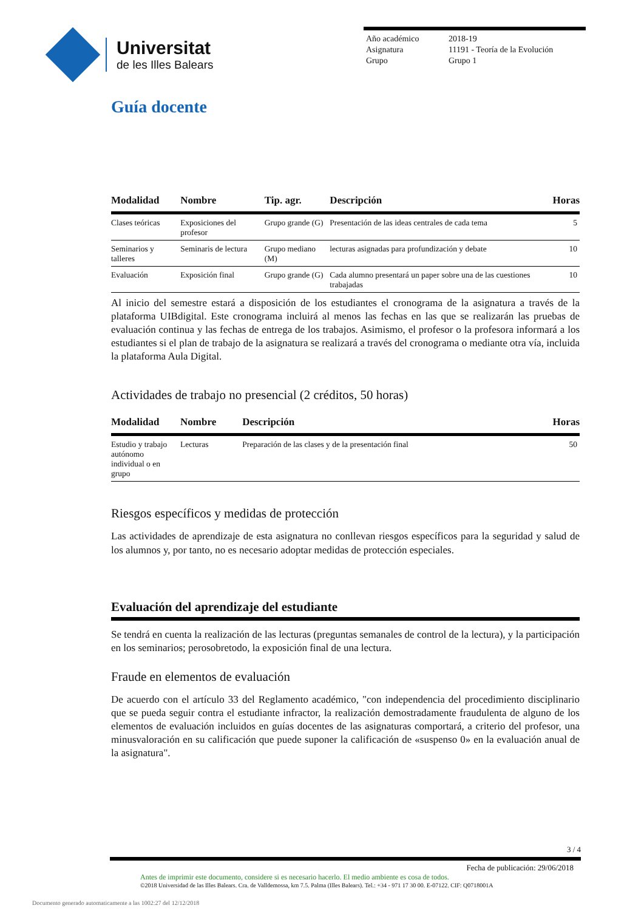Universitat
de les Illes Balears
Año académico 2018-19
Asignatura 11191 - Teoría de la Evolución
Grupo Grupo 1
Guía docente
| Modalidad | Nombre | Tip. agr. | Descripción | Horas |
| --- | --- | --- | --- | --- |
| Clases teóricas | Exposiciones del profesor | Grupo grande (G) | Presentación de las ideas centrales de cada tema | 5 |
| Seminarios y talleres | Seminaris de lectura | Grupo mediano (M) | lecturas asignadas para profundización y debate | 10 |
| Evaluación | Exposición final | Grupo grande (G) | Cada alumno presentará un paper sobre una de las cuestiones trabajadas | 10 |
Al inicio del semestre estará a disposición de los estudiantes el cronograma de la asignatura a través de la plataforma UIBdigital. Este cronograma incluirá al menos las fechas en las que se realizarán las pruebas de evaluación continua y las fechas de entrega de los trabajos. Asimismo, el profesor o la profesora informará a los estudiantes si el plan de trabajo de la asignatura se realizará a través del cronograma o mediante otra vía, incluida la plataforma Aula Digital.
Actividades de trabajo no presencial (2 créditos, 50 horas)
| Modalidad | Nombre | Descripción | Horas |
| --- | --- | --- | --- |
| Estudio y trabajo autónomo individual o en grupo | Lecturas | Preparación de las clases y de la presentación final | 50 |
Riesgos específicos y medidas de protección
Las actividades de aprendizaje de esta asignatura no conllevan riesgos específicos para la seguridad y salud de los alumnos y, por tanto, no es necesario adoptar medidas de protección especiales.
Evaluación del aprendizaje del estudiante
Se tendrá en cuenta la realización de las lecturas (preguntas semanales de control de la lectura), y la participación en los seminarios; perosobretodo, la exposición final de una lectura.
Fraude en elementos de evaluación
De acuerdo con el artículo 33 del Reglamento académico, "con independencia del procedimiento disciplinario que se pueda seguir contra el estudiante infractor, la realización demostradamente fraudulenta de alguno de los elementos de evaluación incluidos en guías docentes de las asignaturas comportará, a criterio del profesor, una minusvaloración en su calificación que puede suponer la calificación de «suspenso 0» en la evaluación anual de la asignatura".
3 / 4
Fecha de publicación: 29/06/2018
Antes de imprimir este documento, considere si es necesario hacerlo. El medio ambiente es cosa de todos.
©2018 Universidad de las Illes Balears. Cra. de Valldemossa, km 7.5. Palma (Illes Balears). Tel.: +34 - 971 17 30 00. E-07122. CIF: Q0718001A
Documento generado automaticamente a las 1002:27 del 12/12/2018